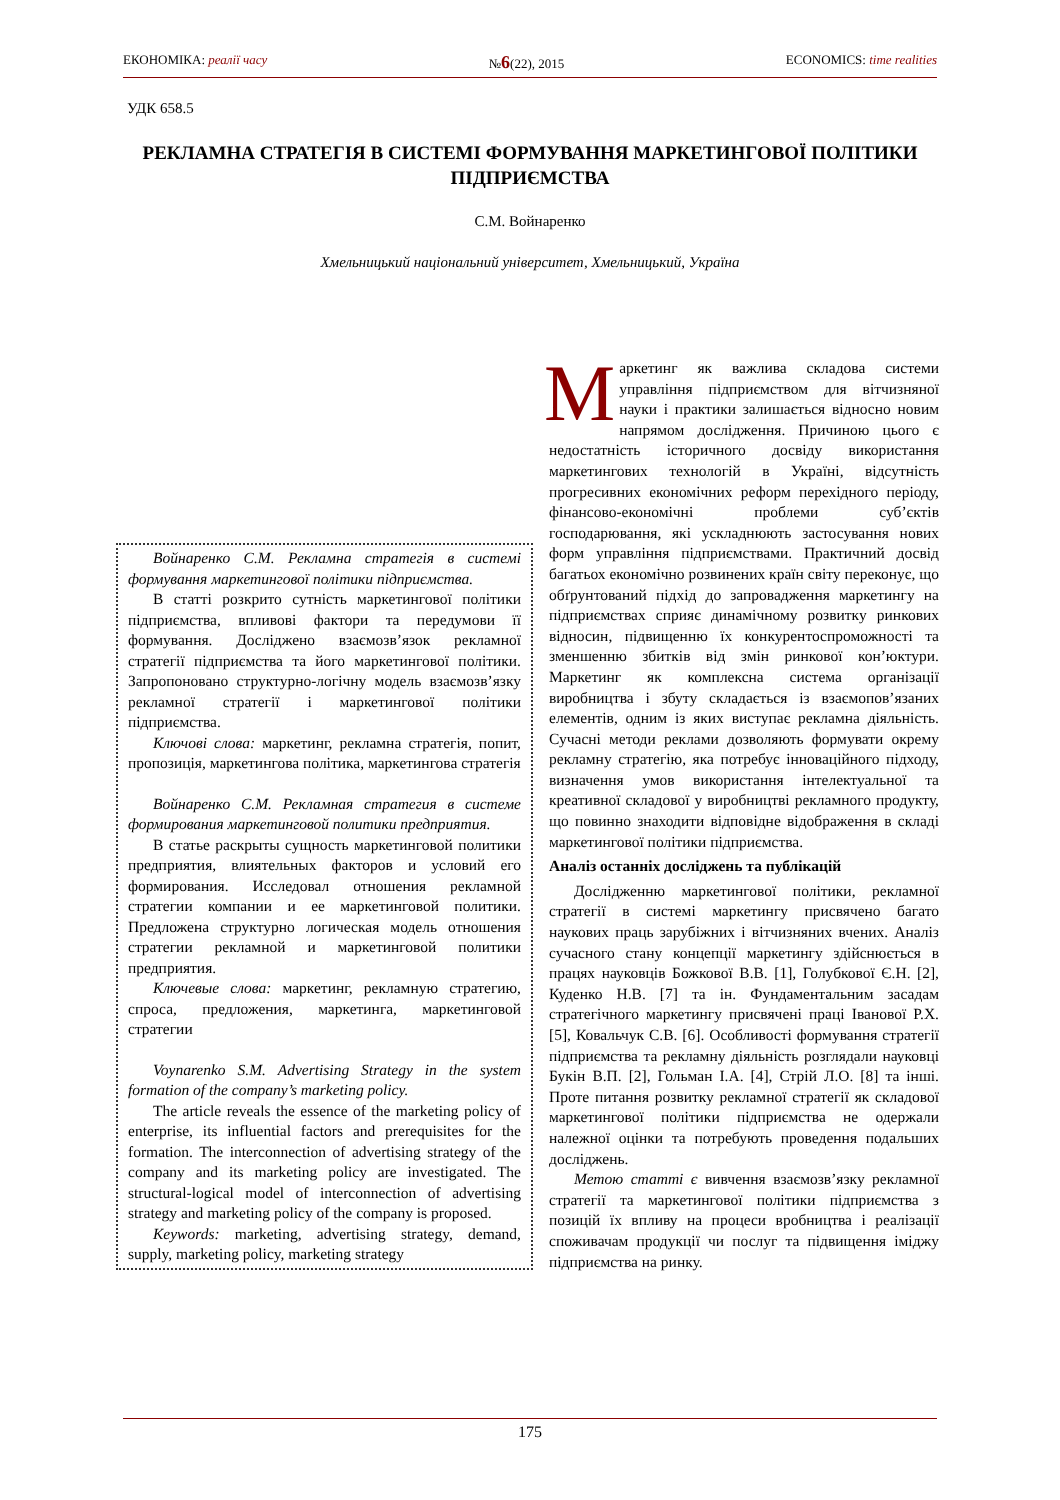ЕКОНОМІКА: реалії часу №6(22), 2015 ECONOMICS: time realities
УДК 658.5
РЕКЛАМНА СТРАТЕГІЯ В СИСТЕМІ ФОРМУВАННЯ МАРКЕТИНГОВОЇ ПОЛІТИКИ ПІДПРИЄМСТВА
С.М. Войнаренко
Хмельницький національний університет, Хмельницький, Україна
Войнаренко С.М. Рекламна стратегія в системі формування маркетингової політики підприємства.
В статті розкрито сутність маркетингової політики підприємства, впливові фактори та передумови її формування. Досліджено взаємозв’язок рекламної стратегії підприємства та його маркетингової політики. Запропоновано структурно-логічну модель взаємозв’язку рекламної стратегії і маркетингової політики підприємства.
Ключові слова: маркетинг, рекламна стратегія, попит, пропозиція, маркетингова політика, маркетингова стратегія
Войнаренко С.М. Рекламная стратегия в системе формирования маркетинговой политики предприятия.
В статье раскрыты сущность маркетинговой политики предприятия, влиятельных факторов и условий его формирования. Исследовал отношения рекламной стратегии компании и ее маркетинговой политики. Предложена структурно логическая модель отношения стратегии рекламной и маркетинговой политики предприятия.
Ключевые слова: маркетинг, рекламную стратегию, спроса, предложения, маркетинга, маркетинговой стратегии
Voynarenko S.M. Advertising Strategy in the system formation of the company’s marketing policy.
The article reveals the essence of the marketing policy of enterprise, its influential factors and prerequisites for the formation. The interconnection of advertising strategy of the company and its marketing policy are investigated. The structural-logical model of interconnection of advertising strategy and marketing policy of the company is proposed.
Keywords: marketing, advertising strategy, demand, supply, marketing policy, marketing strategy
Маркетинг як важлива складова системи управління підприємством для вітчизняної науки і практики залишається відносно новим напрямом дослідження. Причиною цього є недостатність історичного досвіду використання маркетингових технологій в Україні, відсутність прогресивних економічних реформ перехідного періоду, фінансово-економічні проблеми суб’єктів господарювання, які ускладнюють застосування нових форм управління підприємствами. Практичний досвід багатьох економічно розвинених країн світу переконує, що обґрунтований підхід до запровадження маркетингу на підприємствах сприяє динамічному розвитку ринкових відносин, підвищенню їх конкурентоспроможності та зменшенню збитків від змін ринкової кон’юктури. Маркетинг як комплексна система організації виробництва і збуту складається із взаємопов’язаних елементів, одним із яких виступає рекламна діяльність. Сучасні методи реклами дозволяють формувати окрему рекламну стратегію, яка потребує інноваційного підходу, визначення умов використання інтелектуальної та креативної складової у виробництві рекламного продукту, що повинно знаходити відповідне відображення в складі маркетингової політики підприємства.
Аналіз останніх досліджень та публікацій
Дослідженню маркетингової політики, рекламної стратегії в системі маркетингу присвячено багато наукових праць зарубіжних і вітчизняних вчених. Аналіз сучасного стану концепції маркетингу здійснюється в працях науковців Божкової В.В. [1], Голубкової Є.Н. [2], Куденко Н.В. [7] та ін. Фундаментальним засадам стратегічного маркетингу присвячені праці Іванової Р.Х. [5], Ковальчук С.В. [6]. Особливості формування стратегії підприємства та рекламну діяльність розглядали науковці Букін В.П. [2], Гольман І.А. [4], Стрій Л.О. [8] та інші. Проте питання розвитку рекламної стратегії як складової маркетингової політики підприємства не одержали належної оцінки та потребують проведення подальших досліджень.
Метою статті є вивчення взаємозв’язку рекламної стратегії та маркетингової політики підприємства з позицій їх впливу на процеси вробництва і реалізації споживачам продукції чи послуг та підвищення іміджу підприємства на ринку.
175